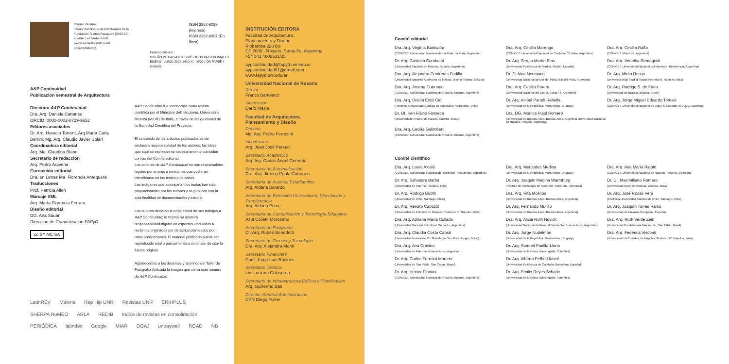Imagen de tapa :
Interior del bloque de hidroterapia de la Fundación Teletón Paraguay (2008-10). Fuente: Leonardo Finotti (www.leonardofinotti.com/ projects/teleton).
ISSN 2362-6089 (Impresa)
ISSN 2362-6097 (En línea)
Próximo número :
DISEÑO DE PAISAJES TURÍSTICOS PATRIMONIALES.
ENERO - JUNIO 2024, AÑO XI - N°20 / ON PAPER / ONLINE
A&P Continuidad
Publicación semestral de Arquitectura
Directora A&P Continuidad
Dra. Arq. Daniela Cattaneo
ORCID: 0000-0002-8729-9652
Editores asociados
Dr. Arq. Horacio Torrent, Arq.María Carla Berrini, Mg. Arq. Claudio Javier Solari
Coordinadora editorial
Arq. Ma. Claudina Blanc
Secretario de redacción
Arq. Pedro Aravena
Corrección editorial
Dra. en Letras Ma. Florencia Antequera
Traducciones
Prof. Patricia Allen
Marcaje XML
Arq. María Florencia Ferraro
Diseño editorial
DG. Ana Sauan
Dirección de Comunicación FAPyD
cc BY NC SA
A&P Continuidad fue reconocida como revista científica por el Ministero dell'Istruzione, Università e Ricerca (MIUR) de Italia, a través de las gestiones de la Sociedad Científica del Proyecto.
El contenido de los artículos publicados es de exclusiva responsabilidad de los autores; las ideas que aquí se expresan no necesariamente coinciden con las del Comité editorial.
Los editores de A&P Continuidad no son responsables legales por errores u omisiones que pudieran identificarse en los textos publicados.
Las imágenes que acompañan los textos han sido proporcionadas por los autores y se publican con la sola finalidad de documentación y estudio.
Los autores declaran la originalidad de sus trabajos a A&P Continuidad; la misma no asumirá responsabilidad alguna en aspectos vinculados a reclamos originados por derechos planteados por otras publicaciones. El material publicado puede ser reproducido total o parcialmente a condición de citar la fuente original.
Agradecemos a los docentes y alumnos del Taller de Fotografía Aplicada la imagen que cierra este número de A&P Continuidad.
LatinREV Malena Rep Hip UNR Revistas UNR ERIHPLUS SHERPA RoMEO ARLA REDIB Indice de revistas en consolidación PERIÓDICA latindex Google MIAR DOAJ unpaywall ROAD NB
INSTITUCIÓN EDITORA
Facultad de Arquitectura,
Planeamiento y Diseño
Riobamba 220 bis
CP 2000 - Rosario, Santa Fe, Argentina
+54 341 4808531/35
aypcontinuidad@fapyd.unr.edu.ar
aypcontinuidad01@gmail.com
www.fapyd.unr.edu.ar
Universidad Nacional de Rosario
Rector
Franco Bartolacci
Vicerrector
Darío Masía
Facultad de Arquitectura,
Planeamiento y Diseño
Decano
Mg. Arq. Pedro Ferrazini
Vicedecano
Arq. Juan José Perseo
Secretario Académico
Arq. Ing. Carlos Ángel Geremía
Secretaria de Autoevaluación
Dra. Arq. Jimena Paula Cutruneo
Secretaria de Asuntos Estudiantiles
Arq. Aldana Berardo
Secretaria de Extensión Universitaria, Vinculación y Transferencia
Arq. Aldana Prece
Secretaria de Comunicación y Tecnología Educativa
Azul Colletti Morosano
Secretario de Postgrado
Dr. Arq. Rubén Benedetti
Secretaria de Ciencia y Tecnología
Dra. Arq. Alejandra Monti
Secretario Financiero
Cont. Jorge Luis Rasines
Secretario Técnico
Lic. Luciano Colasurdo
Secretario de Infraestructura Edilicia y Planificación
Arq. Guillermo Bas
Director General Administración
CPN Diego Furrer
Comité editorial
Dra. Arq. Virginia Bonicatto
(CONICET. Universidad Nacional de La Plata. La Plata, Argentina)
Dra. Arq. Cecilia Marengo
(CONICET. Universidad Nacional de Córdoba. Córdoba, Argentina)
Dra. Arq. Cecilia Raffa
(CONICET. Mendoza, Argentina)
Dr. Arq. Gustavo Carabajal
(Universidad Nacional de Rosario. Rosario, Argentina)
Dr. Arq. Sergio Martín Blas
(Universidad Politécnica de Madrid. Madrid, España)
Dra. Arq. Venettia Romagnoli
(CONICET. Universidad Nacional del Nordeste. Resistencia, Argentina)
Dra. Arq. Alejandra Contreras Padilla
(Universidad Nacional Autónoma de México. Distrito Federal, México)
Dr. DI Alan Neumarkt
(Universidad Nacional de Mar del Plata. Mar del Plata, Argentina)
Dr. Arq. Mirko Russo
(Università degli Studi di Napoli Federico II. Nápoles, Italia)
Dra. Arq. Jimena Cutruneo
(CONICET. Universidad Nacional de Rosario. Rosario, Argentina)
Dra. Arq. Cecilia Parera
(Universidad Nacional del Litoral. Santa Fe, Argentina)
Dr. Arq. Rodrigo S. de Faria
(Universidad de Brasilia. Brasilia, Brasil)
Dra. Arq. Úrsula Exss Cid
(Pontificia Universidad Católica de Valparaíso. Valparaíso, Chile)
Dr. Arq. Anibal Parodi Rebella
(Universidad de la República. Montevideo, Uruguay)
Dr. Arq. Jorge Miguel Eduardo Tomasi
(CONICET. Universidad Nacional de Jujuy. S.Salvador de Jujuy, Argentina)
Dr. DI. Ken Flávio Fonseca
(Universidade Federal do Paraná. Curitiba, Brasil)
Dra. DG. Mónica Pujol Romero
(Universidad de Buenos Aires. Buenos Aires, Argentina Universidad Nacional de Rosario. Rosario, Argentina)
Dra. Arq. Cecilia Galimberti
(CONICET. Universidad Nacional de Rosario. Rosario, Argentina)
Comité científico
Dra. Arq. Laura Alcalá
(CONICET. Universidad Nacional del Nordeste. Resistencia, Argentina)
Dra. Arq. Mercedes Medina
(Universidad de la República. Montevideo, Uruguay)
Dra. Arq. Ana María Rigotti
(CONICET. Universidad Nacional de Rosario. Rosario, Argentina)
Dr. Arq. Salvatore Barba
(Universidad de Salerno. Fisciano, Italia)
Dr. Arq. Joaquin Medina Warmburg
(Instituto de Tecnología de Karlsruhe. Karlsruhe, Alemania)
Dr. DI. Maximiliano Romero
(Universidad IUAV de Venecia. Venecia, Italia)
Dr. Arq. Rodrigo Booth
(Universidad de Chile. Santiago, Chile)
Dra. Arq. Rita Molinos
(Universidad de Buenos Aires. Buenos Aires, Argentina)
Dr. Arq. José Rosas Vera
(Pontificia Universidad Católica de Chile. Santiago, Chile)
Dr. Arq. Renato Capozzi
(Universidad de Estudios de Nápoles "Federico II". Nápoles, Italia)
Dr. Arq. Fernando Murillo
(Universidad de Buenos Aires. Buenos Aires, Argentina)
Dr. Arq. Joaquín Torres Ramo
(Universidad de Navarra. Pamplona, España)
Dra. Arq. Adriana María Collado
(Universidad Nacional del Litoral. Santa Fe, Argentina)
Dra. Arq. Alicia Ruth Novick
(Universidad Nacional de General Sarmiento. Buenos Aires, Argentina)
Dra. Arq. Ruth Verde Zein
(Universidad Presbiteriana Mackenzie, San Pablo, Brasil)
Dra. Arq. Claudia Costa Cabral
(Universidad Federal de Río Grande del Sur. Porto Alegre, Brasil)
Dr. Arq. Jorge Nudelman
(Universidad de la República. Montevideo, Uruguay)
Dra. Arq. Federica Visconti
(Universidad de Estudios de Nápoles "Federico II". Nápoles, Italia)
Dra. Arq. Ana Cravino
(Universidad de Palermo. Buenos Aires, Argentina)
Dr. Arq. Samuel Padilla-Llano
(Universidad de la Costa. Barranquilla, Colombia)
Dr. Arq. Carlos Ferreira Martins
(Universidad de San Pablo. San Carlos, Brasil)
Dr. Arq. Alberto Peñín Llobell
(Universidad Politécnica de Cataluña. Barcelona, España)
Dr. Arq. Héctor Floriani
(CONICET. Universidad Nacional de Rosario. Rosario, Argentina)
Dr. Arq. Emilio Reyes Schade
(Universidad de la Costa. Barranquilla, Colombia)